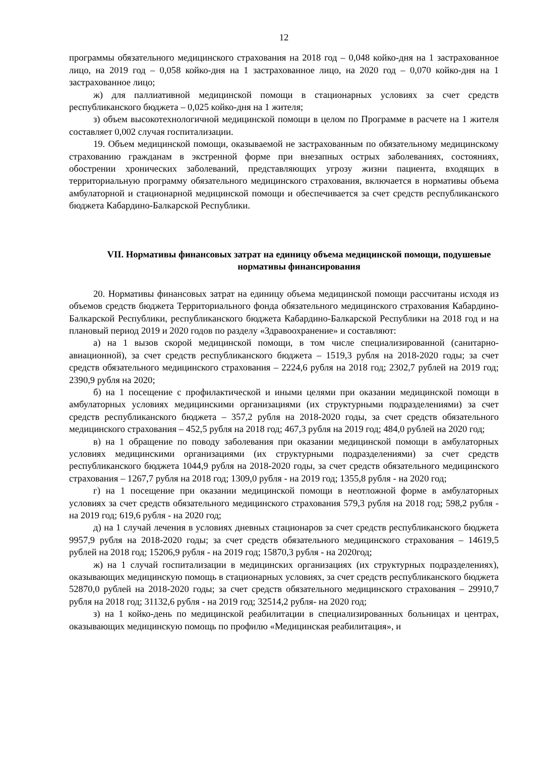12
программы обязательного медицинского страхования на 2018 год – 0,048 койко-дня на 1 застрахованное лицо, на 2019 год – 0,058 койко-дня на 1 застрахованное лицо, на 2020 год – 0,070 койко-дня на 1 застрахованное лицо;
ж) для паллиативной медицинской помощи в стационарных условиях за счет средств республиканского бюджета – 0,025 койко-дня на 1 жителя;
з) объем высокотехнологичной медицинской помощи в целом по Программе в расчете на 1 жителя составляет 0,002 случая госпитализации.
19. Объем медицинской помощи, оказываемой не застрахованным по обязательному медицинскому страхованию гражданам в экстренной форме при внезапных острых заболеваниях, состояниях, обострении хронических заболеваний, представляющих угрозу жизни пациента, входящих в территориальную программу обязательного медицинского страхования, включается в нормативы объема амбулаторной и стационарной медицинской помощи и обеспечивается за счет средств республиканского бюджета Кабардино-Балкарской Республики.
VII. Нормативы финансовых затрат на единицу объема медицинской помощи, подушевые нормативы финансирования
20. Нормативы финансовых затрат на единицу объема медицинской помощи рассчитаны исходя из объемов средств бюджета Территориального фонда обязательного медицинского страхования Кабардино-Балкарской Республики, республиканского бюджета Кабардино-Балкарской Республики на 2018 год и на плановый период 2019 и 2020 годов по разделу «Здравоохранение» и составляют:
а) на 1 вызов скорой медицинской помощи, в том числе специализированной (санитарно-авиационной), за счет средств республиканского бюджета – 1519,3 рубля на 2018-2020 годы; за счет средств обязательного медицинского страхования – 2224,6 рубля на 2018 год; 2302,7 рублей на 2019 год; 2390,9 рубля на 2020;
б) на 1 посещение с профилактической и иными целями при оказании медицинской помощи в амбулаторных условиях медицинскими организациями (их структурными подразделениями) за счет средств республиканского бюджета – 357,2 рубля на 2018-2020 годы, за счет средств обязательного медицинского страхования – 452,5 рубля на 2018 год; 467,3 рубля на 2019 год; 484,0 рублей на 2020 год;
в) на 1 обращение по поводу заболевания при оказании медицинской помощи в амбулаторных условиях медицинскими организациями (их структурными подразделениями) за счет средств республиканского бюджета 1044,9 рубля на 2018-2020 годы, за счет средств обязательного медицинского страхования – 1267,7 рубля на 2018 год; 1309,0 рубля - на 2019 год; 1355,8 рубля - на 2020 год;
г) на 1 посещение при оказании медицинской помощи в неотложной форме в амбулаторных условиях за счет средств обязательного медицинского страхования 579,3 рубля на 2018 год; 598,2 рубля - на 2019 год; 619,6 рубля - на 2020 год;
д) на 1 случай лечения в условиях дневных стационаров за счет средств республиканского бюджета 9957,9 рубля на 2018-2020 годы; за счет средств обязательного медицинского страхования – 14619,5 рублей на 2018 год; 15206,9 рубля - на 2019 год; 15870,3 рубля - на 2020год;
ж) на 1 случай госпитализации в медицинских организациях (их структурных подразделениях), оказывающих медицинскую помощь в стационарных условиях, за счет средств республиканского бюджета 52870,0 рублей на 2018-2020 годы; за счет средств обязательного медицинского страхования – 29910,7 рубля на 2018 год; 31132,6 рубля - на 2019 год; 32514,2 рубля- на 2020 год;
з) на 1 койко-день по медицинской реабилитации в специализированных больницах и центрах, оказывающих медицинскую помощь по профилю «Медицинская реабилитация», и